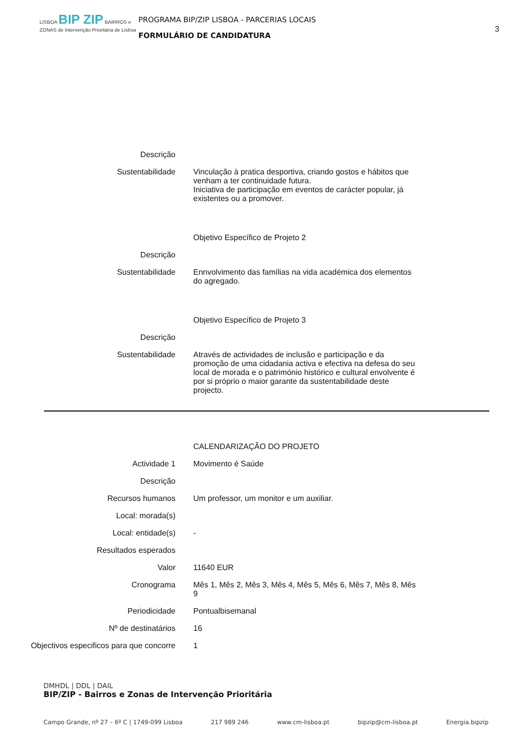LISBOA BIP ZIP BAIRROS e ZONAS de Intervenção Prioritária de Lisboa
PROGRAMA BIP/ZIP LISBOA - PARCERIAS LOCAIS
FORMULÁRIO DE CANDIDATURA
3
Descrição
Sustentabilidade Vinculação à pratica desportiva, criando gostos e hábitos que venham a ter continuidade futura.
Iniciativa de participação em eventos de carácter popular, já existentes ou a promover.
Objetivo Específico de Projeto 2
Descrição
Sustentabilidade Ennvolvimento das famílias na vida académica dos elementos do agregado.
Objetivo Específico de Projeto 3
Descrição
Sustentabilidade Através de actividades de inclusão e participação e da promoção de uma cidadania activa e efectiva na defesa do seu local de morada e o património histórico e cultural envolvente é por si próprio o maior garante da sustentabilidade deste projecto.
CALENDARIZAÇÃO DO PROJETO
Actividade 1 Movimento é Saúde
Descrição
Recursos humanos Um professor, um monitor e um auxiliar.
Local: morada(s)
Local: entidade(s) -
Resultados esperados
Valor 11640 EUR
Cronograma Mês 1, Mês 2, Mês 3, Mês 4, Mês 5, Mês 6, Mês 7, Mês 8, Mês 9
Periodicidade Pontualbisemanal
Nº de destinatários 16
Objectivos especificos para que concorre
1
DMHDL | DDL | DAIL
BIP/ZIP - Bairros e Zonas de Intervenção Prioritária
Campo Grande, nº 27 – 6º C | 1749-099 Lisboa 217 989 246 www.cm-lisboa.pt bipzip@cm-lisboa.pt Energia.bipzip